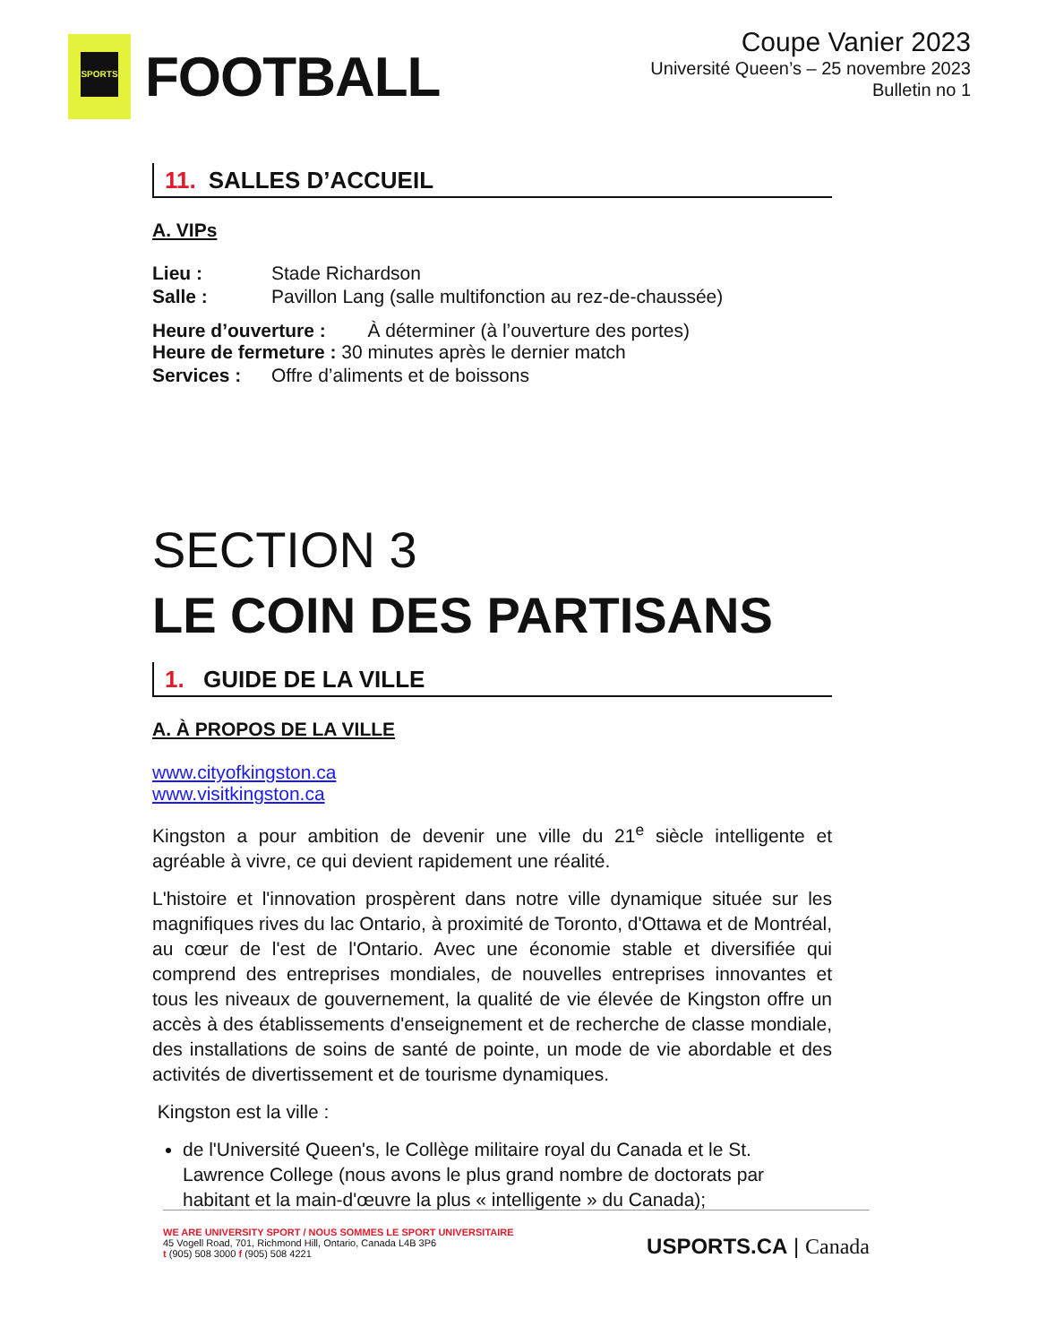SPORTS
FOOTBALL
Coupe Vanier 2023
Université Queen’s – 25 novembre 2023
Bulletin no 1
11. SALLES D’ACCUEIL
A. VIPs
Lieu : Stade Richardson
Salle : Pavillon Lang (salle multifonction au rez-de-chaussée)
Heure d’ouverture : À déterminer (à l’ouverture des portes)
Heure de fermeture : 30 minutes après le dernier match
Services : Offre d’aliments et de boissons
SECTION 3
LE COIN DES PARTISANS
1. GUIDE DE LA VILLE
A. À PROPOS DE LA VILLE
www.cityofkingston.ca
www.visitkingston.ca
Kingston a pour ambition de devenir une ville du 21<sup>e</sup> siècle intelligente et agréable à vivre, ce qui devient rapidement une réalité.
L'histoire et l'innovation prospèrent dans notre ville dynamique située sur les magnifiques rives du lac Ontario, à proximité de Toronto, d'Ottawa et de Montréal, au cœur de l'est de l'Ontario. Avec une économie stable et diversifiée qui comprend des entreprises mondiales, de nouvelles entreprises innovantes et tous les niveaux de gouvernement, la qualité de vie élevée de Kingston offre un accès à des établissements d'enseignement et de recherche de classe mondiale, des installations de soins de santé de pointe, un mode de vie abordable et des activités de divertissement et de tourisme dynamiques.
Kingston est la ville :
de l'Université Queen's, le Collège militaire royal du Canada et le St. Lawrence College (nous avons le plus grand nombre de doctorats par habitant et la main-d'œuvre la plus « intelligente » du Canada);
WE ARE UNIVERSITY SPORT / NOUS SOMMES LE SPORT UNIVERSITAIRE
45 Vogell Road, 701, Richmond Hill, Ontario, Canada L4B 3P6
t (905) 508 3000 f (905) 508 4221
USPORTS.CA | Canada